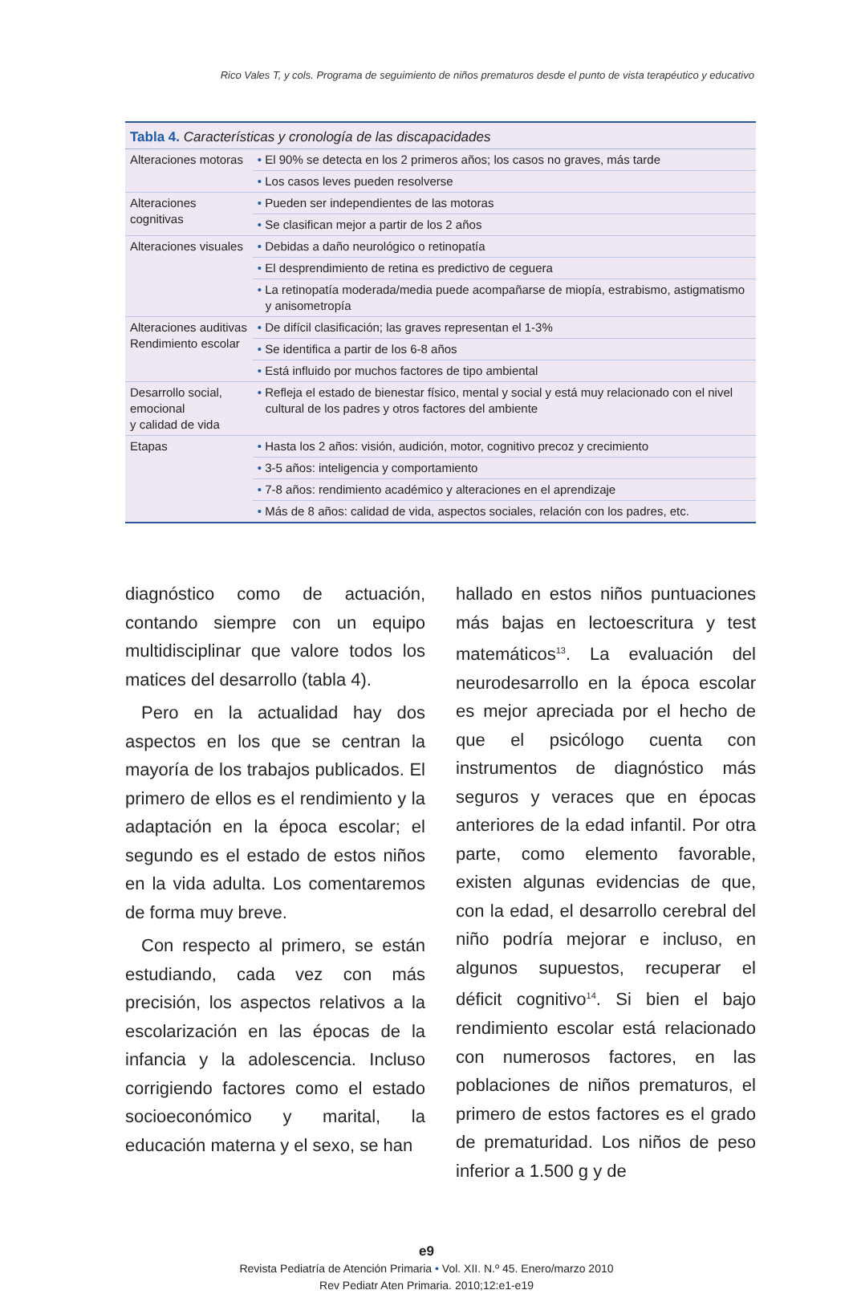Rico Vales T, y cols. Programa de seguimiento de niños prematuros desde el punto de vista terapéutico y educativo
| Tabla 4. Características y cronología de las discapacidades | |
| --- | --- |
| Alteraciones motoras | • El 90% se detecta en los 2 primeros años; los casos no graves, más tarde |
| | • Los casos leves pueden resolverse |
| Alteraciones cognitivas | • Pueden ser independientes de las motoras |
| | • Se clasifican mejor a partir de los 2 años |
| Alteraciones visuales | • Debidas a daño neurológico o retinopatía |
| | • El desprendimiento de retina es predictivo de ceguera |
| | • La retinopatía moderada/media puede acompañarse de miopía, estrabismo, astigmatismo y anisometropía |
| Alteraciones auditivas Rendimiento escolar | • De difícil clasificación; las graves representan el 1-3% |
| | • Se identifica a partir de los 6-8 años |
| | • Está influido por muchos factores de tipo ambiental |
| Desarrollo social, emocional y calidad de vida | • Refleja el estado de bienestar físico, mental y social y está muy relacionado con el nivel cultural de los padres y otros factores del ambiente |
| Etapas | • Hasta los 2 años: visión, audición, motor, cognitivo precoz y crecimiento |
| | • 3-5 años: inteligencia y comportamiento |
| | • 7-8 años: rendimiento académico y alteraciones en el aprendizaje |
| | • Más de 8 años: calidad de vida, aspectos sociales, relación con los padres, etc. |
diagnóstico como de actuación, contando siempre con un equipo multidisciplinar que valore todos los matices del desarrollo (tabla 4).
Pero en la actualidad hay dos aspectos en los que se centran la mayoría de los trabajos publicados. El primero de ellos es el rendimiento y la adaptación en la época escolar; el segundo es el estado de estos niños en la vida adulta. Los comentaremos de forma muy breve.
Con respecto al primero, se están estudiando, cada vez con más precisión, los aspectos relativos a la escolarización en las épocas de la infancia y la adolescencia. Incluso corrigiendo factores como el estado socioeconómico y marital, la educación materna y el sexo, se han
hallado en estos niños puntuaciones más bajas en lectoescritura y test matemáticos<sup>13</sup>. La evaluación del neurodesarrollo en la época escolar es mejor apreciada por el hecho de que el psicólogo cuenta con instrumentos de diagnóstico más seguros y veraces que en épocas anteriores de la edad infantil. Por otra parte, como elemento favorable, existen algunas evidencias de que, con la edad, el desarrollo cerebral del niño podría mejorar e incluso, en algunos supuestos, recuperar el déficit cognitivo<sup>14</sup>. Si bien el bajo rendimiento escolar está relacionado con numerosos factores, en las poblaciones de niños prematuros, el primero de estos factores es el grado de prematuridad. Los niños de peso inferior a 1.500 g y de
e9
Revista Pediatría de Atención Primaria • Vol. XII. N.º 45. Enero/marzo 2010
Rev Pediatr Aten Primaria. 2010;12:e1-e19